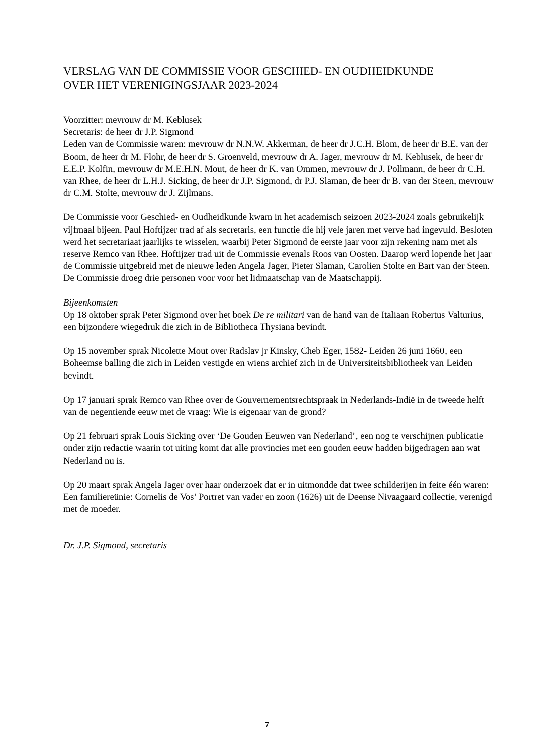VERSLAG VAN DE COMMISSIE VOOR GESCHIED- EN OUDHEIDKUNDE
OVER HET VERENIGINGSJAAR 2023-2024
Voorzitter: mevrouw dr M. Keblusek
Secretaris: de heer dr J.P. Sigmond
Leden van de Commissie waren: mevrouw dr N.N.W. Akkerman, de heer dr J.C.H. Blom, de heer dr B.E. van der Boom, de heer dr M. Flohr, de heer dr S. Groenveld, mevrouw dr A. Jager, mevrouw dr M. Keblusek, de heer dr E.E.P. Kolfin, mevrouw dr M.E.H.N. Mout, de heer dr K. van Ommen, mevrouw dr J. Pollmann, de heer dr C.H. van Rhee, de heer dr L.H.J. Sicking, de heer dr J.P. Sigmond, dr P.J. Slaman, de heer dr B. van der Steen, mevrouw dr C.M. Stolte, mevrouw dr J. Zijlmans.
De Commissie voor Geschied- en Oudheidkunde kwam in het academisch seizoen 2023-2024 zoals gebruikelijk vijfmaal bijeen. Paul Hoftijzer trad af als secretaris, een functie die hij vele jaren met verve had ingevuld. Besloten werd het secretariaat jaarlijks te wisselen, waarbij Peter Sigmond de eerste jaar voor zijn rekening nam met als reserve Remco van Rhee. Hoftijzer trad uit de Commissie evenals Roos van Oosten. Daarop werd lopende het jaar de Commissie uitgebreid met de nieuwe leden Angela Jager, Pieter Slaman, Carolien Stolte en Bart van der Steen. De Commissie droeg drie personen voor voor het lidmaatschap van de Maatschappij.
Bijeenkomsten
Op 18 oktober sprak Peter Sigmond over het boek De re militari van de hand van de Italiaan Robertus Valturius, een bijzondere wiegedruk die zich in de Bibliotheca Thysiana bevindt.
Op 15 november sprak Nicolette Mout over Radslav jr Kinsky, Cheb Eger, 1582- Leiden 26 juni 1660, een Boheemse balling die zich in Leiden vestigde en wiens archief zich in de Universiteitsbibliotheek van Leiden bevindt.
Op 17 januari sprak Remco van Rhee over de Gouvernementsrechtspraak in Nederlands-Indië in de tweede helft van de negentiende eeuw met de vraag: Wie is eigenaar van de grond?
Op 21 februari sprak Louis Sicking over ‘De Gouden Eeuwen van Nederland’, een nog te verschijnen publicatie onder zijn redactie waarin tot uiting komt dat alle provincies met een gouden eeuw hadden bijgedragen aan wat Nederland nu is.
Op 20 maart sprak Angela Jager over haar onderzoek dat er in uitmondde dat twee schilderijen in feite één waren: Een familiereünie: Cornelis de Vos’ Portret van vader en zoon (1626) uit de Deense Nivaagaard collectie, verenigd met de moeder.
Dr. J.P. Sigmond, secretaris
7